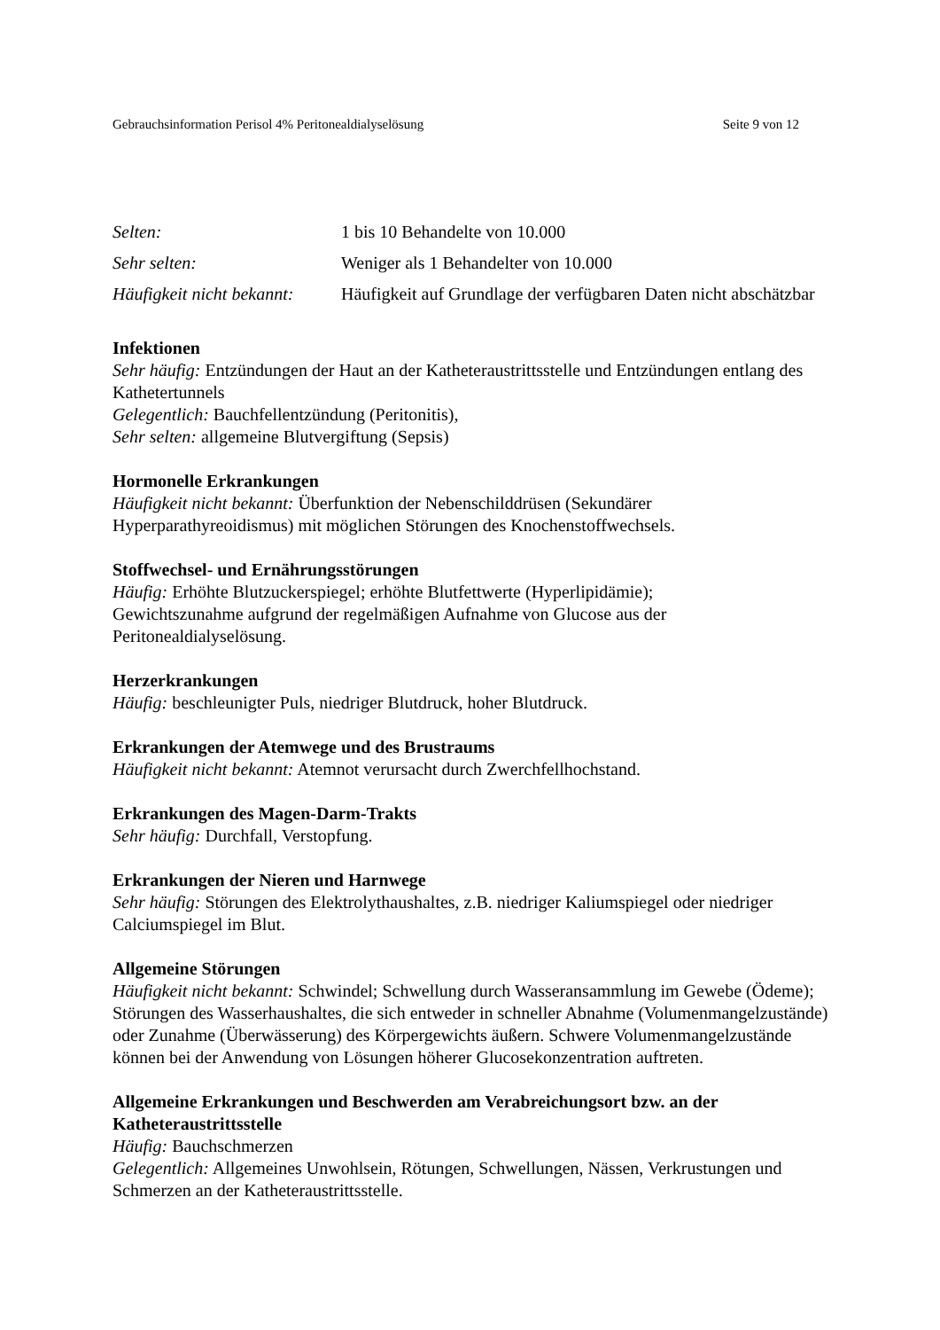Gebrauchsinformation Perisol 4% Peritonealdialyselösung Seite 9 von 12
| Selten: | 1 bis 10 Behandelte von 10.000 |
| Sehr selten: | Weniger als 1 Behandelter von 10.000 |
| Häufigkeit nicht bekannt: | Häufigkeit auf Grundlage der verfügbaren Daten nicht abschätzbar |
Infektionen
Sehr häufig: Entzündungen der Haut an der Katheteraustrittsstelle und Entzündungen entlang des Kathetertunnels
Gelegentlich: Bauchfellentzündung (Peritonitis),
Sehr selten: allgemeine Blutvergiftung (Sepsis)
Hormonelle Erkrankungen
Häufigkeit nicht bekannt: Überfunktion der Nebenschilddrüsen (Sekundärer Hyperparathyreoidismus) mit möglichen Störungen des Knochenstoffwechsels.
Stoffwechsel- und Ernährungsstörungen
Häufig: Erhöhte Blutzuckerspiegel; erhöhte Blutfettwerte (Hyperlipidämie);
Gewichtszunahme aufgrund der regelmäßigen Aufnahme von Glucose aus der Peritonealdialyselösung.
Herzerkrankungen
Häufig: beschleunigter Puls, niedriger Blutdruck, hoher Blutdruck.
Erkrankungen der Atemwege und des Brustraums
Häufigkeit nicht bekannt: Atemnot verursacht durch Zwerchfellhochstand.
Erkrankungen des Magen-Darm-Trakts
Sehr häufig: Durchfall, Verstopfung.
Erkrankungen der Nieren und Harnwege
Sehr häufig: Störungen des Elektrolythaushaltes, z.B. niedriger Kaliumspiegel oder niedriger Calciumspiegel im Blut.
Allgemeine Störungen
Häufigkeit nicht bekannt: Schwindel; Schwellung durch Wasseransammlung im Gewebe (Ödeme); Störungen des Wasserhaushaltes, die sich entweder in schneller Abnahme (Volumenmangelzustände) oder Zunahme (Überwässerung) des Körpergewichts äußern. Schwere Volumenmangelzustände können bei der Anwendung von Lösungen höherer Glucosekonzentration auftreten.
Allgemeine Erkrankungen und Beschwerden am Verabreichungsort bzw. an der Katheteraustrittsstelle
Häufig: Bauchschmerzen
Gelegentlich: Allgemeines Unwohlsein, Rötungen, Schwellungen, Nässen, Verkrustungen und Schmerzen an der Katheteraustrittsstelle.